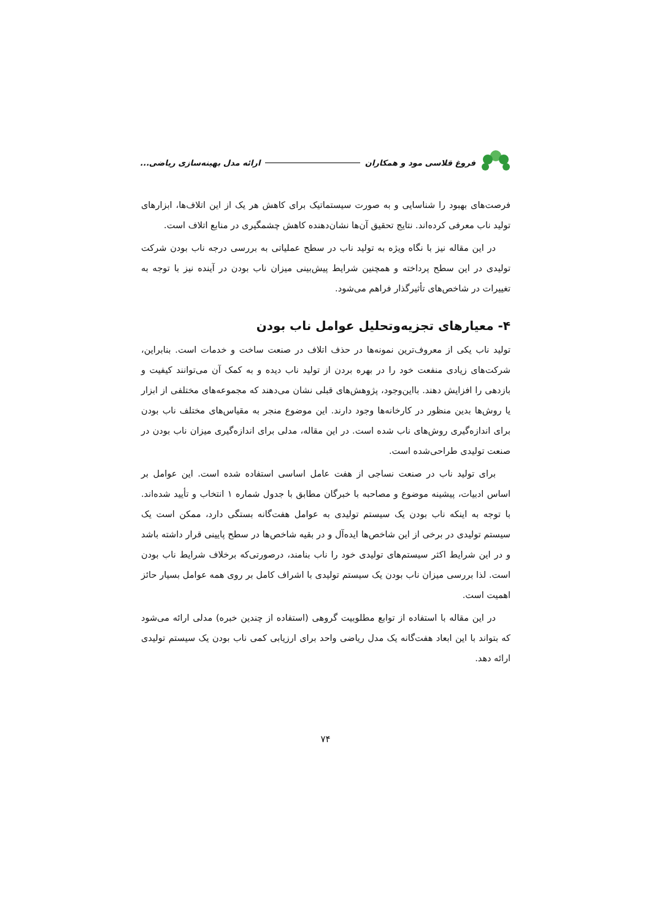فروغ قلاسی مود و همکاران ارائه مدل بهینه‌سازی ریاضی...
فرصت‌های بهبود را شناسایی و به صورت سیستماتیک برای کاهش هر یک از این اتلاف‌ها، ابزارهای تولید ناب معرفی کرده‌اند. نتایج تحقیق آن‌ها نشان‌دهنده کاهش چشمگیری در منابع اتلاف است.
در این مقاله نیز با نگاه ویژه به تولید ناب در سطح عملیاتی به بررسی درجه ناب بودن شرکت تولیدی در این سطح پرداخته و همچنین شرایط پیش‌بینی میزان ناب بودن در آینده نیز با توجه به تغییرات در شاخص‌های تأثیرگذار فراهم می‌شود.
۴- معیارهای تجزیه‌وتحلیل عوامل ناب بودن
تولید ناب یکی از معروف‌ترین نمونه‌ها در حذف اتلاف در صنعت ساخت و خدمات است. بنابراین، شرکت‌های زیادی منفعت خود را در بهره بردن از تولید ناب دیده و به کمک آن می‌توانند کیفیت و بازدهی را افزایش دهند. بااین‌وجود، پژوهش‌های قبلی نشان می‌دهند که مجموعه‌های مختلفی از ابزار یا روش‌ها بدین منظور در کارخانه‌ها وجود دارند. این موضوع منجر به مقیاس‌های مختلف ناب بودن برای اندازه‌گیری روش‌های ناب شده است. در این مقاله، مدلی برای اندازه‌گیری میزان ناب بودن در صنعت تولیدی طراحی‌شده است.
برای تولید ناب در صنعت نساجی از هفت عامل اساسی استفاده شده است. این عوامل بر اساس ادبیات، پیشینه موضوع و مصاحبه با خبرگان مطابق با جدول شماره ۱ انتخاب و تأیید شده‌اند. با توجه به اینکه ناب بودن یک سیستم تولیدی به عوامل هفت‌گانه بستگی دارد، ممکن است یک سیستم تولیدی در برخی از این شاخص‌ها ایده‌آل و در بقیه شاخص‌ها در سطح پایینی قرار داشته باشد و در این شرایط اکثر سیستم‌های تولیدی خود را ناب بنامند، درصورتی‌که برخلاف شرایط ناب بودن است. لذا بررسی میزان ناب بودن یک سیستم تولیدی با اشراف کامل بر روی همه عوامل بسیار حائز اهمیت است.
در این مقاله با استفاده از توابع مطلوبیت گروهی (استفاده از چندین خبره) مدلی ارائه می‌شود که بتواند با این ابعاد هفت‌گانه یک مدل ریاضی واحد برای ارزیابی کمی ناب بودن یک سیستم تولیدی ارائه دهد.
۷۴